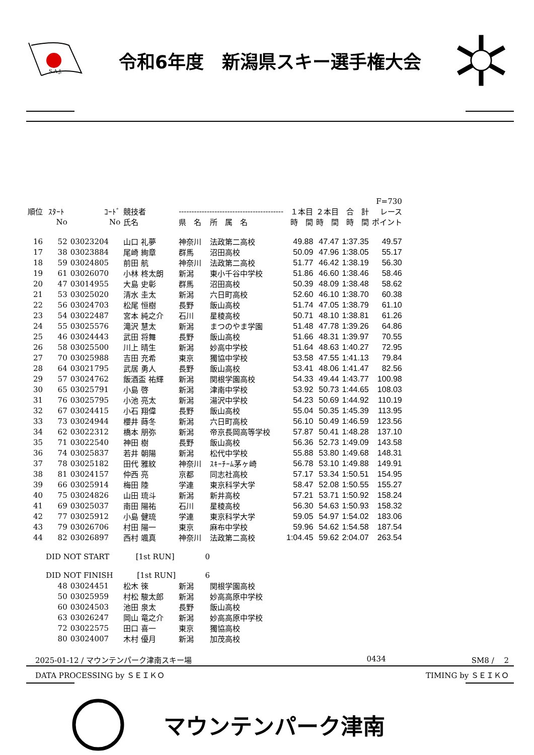S.A.J.
令和6年度　新潟県スキー選手権大会
| | | | | | | | | | F=730 |
| --- | --- | --- | --- | --- | --- | --- | --- | --- | --- |
| 順位 | ｽﾀｰﾄ | ｺｰﾄﾞ | 競技者 | ----------------------------------------- | | １本目 | ２本目 | 合 計 | レース |
| | No | No | 氏名 | 県 名 | 所 属 名 | 時 間 | 時 間 | 時 間 | ポイント |
| 16 | 52 | 03023204 | 山口 礼夢 | 神奈川 | 法政第二高校 | 49.88 | 47.47 | 1:37.35 | 49.57 |
| 17 | 38 | 03023884 | 尾崎 絢章 | 群馬 | 沼田高校 | 50.09 | 47.96 | 1:38.05 | 55.17 |
| 18 | 59 | 03024805 | 前田 航 | 神奈川 | 法政第二高校 | 51.77 | 46.42 | 1:38.19 | 56.30 |
| 19 | 61 | 03026070 | 小林 柊太朗 | 新潟 | 東小千谷中学校 | 51.86 | 46.60 | 1:38.46 | 58.46 |
| 20 | 47 | 03014955 | 大島 史彰 | 群馬 | 沼田高校 | 50.39 | 48.09 | 1:38.48 | 58.62 |
| 21 | 53 | 03025020 | 清水 圭太 | 新潟 | 六日町高校 | 52.60 | 46.10 | 1:38.70 | 60.38 |
| 22 | 56 | 03024703 | 松尾 恒樹 | 長野 | 飯山高校 | 51.74 | 47.05 | 1:38.79 | 61.10 |
| 23 | 54 | 03022487 | 宮本 純之介 | 石川 | 星稜高校 | 50.71 | 48.10 | 1:38.81 | 61.26 |
| 24 | 55 | 03025576 | 滝沢 慧太 | 新潟 | まつのやま学園 | 51.48 | 47.78 | 1:39.26 | 64.86 |
| 25 | 46 | 03024443 | 武田 将舞 | 長野 | 飯山高校 | 51.66 | 48.31 | 1:39.97 | 70.55 |
| 26 | 58 | 03025500 | 川上 晴生 | 新潟 | 妙高中学校 | 51.64 | 48.63 | 1:40.27 | 72.95 |
| 27 | 70 | 03025988 | 吉田 充希 | 東京 | 獨協中学校 | 53.58 | 47.55 | 1:41.13 | 79.84 |
| 28 | 64 | 03021795 | 武居 勇人 | 長野 | 飯山高校 | 53.41 | 48.06 | 1:41.47 | 82.56 |
| 29 | 57 | 03024762 | 飯酒盃 祐輝 | 新潟 | 関根学園高校 | 54.33 | 49.44 | 1:43.77 | 100.98 |
| 30 | 65 | 03025791 | 小島 啓 | 新潟 | 津南中学校 | 53.92 | 50.73 | 1:44.65 | 108.03 |
| 31 | 76 | 03025795 | 小池 亮太 | 新潟 | 湯沢中学校 | 54.23 | 50.69 | 1:44.92 | 110.19 |
| 32 | 67 | 03024415 | 小石 翔偉 | 長野 | 飯山高校 | 55.04 | 50.35 | 1:45.39 | 113.95 |
| 33 | 73 | 03024944 | 櫻井 蒔冬 | 新潟 | 六日町高校 | 56.10 | 50.49 | 1:46.59 | 123.56 |
| 34 | 62 | 03022312 | 橋本 朋弥 | 新潟 | 帝京長岡高等学校 | 57.87 | 50.41 | 1:48.28 | 137.10 |
| 35 | 71 | 03022540 | 神田 樹 | 長野 | 飯山高校 | 56.36 | 52.73 | 1:49.09 | 143.58 |
| 36 | 74 | 03025837 | 若井 朝陽 | 新潟 | 松代中学校 | 55.88 | 53.80 | 1:49.68 | 148.31 |
| 37 | 78 | 03025182 | 田代 雅紋 | 神奈川 | ｽｷｰﾁｰﾑ茅ヶ崎 | 56.78 | 53.10 | 1:49.88 | 149.91 |
| 38 | 81 | 03024157 | 仲西 亮 | 京都 | 同志社高校 | 57.17 | 53.34 | 1:50.51 | 154.95 |
| 39 | 66 | 03025914 | 梅田 陸 | 学連 | 東京科学大学 | 58.47 | 52.08 | 1:50.55 | 155.27 |
| 40 | 75 | 03024826 | 山田 琉斗 | 新潟 | 新井高校 | 57.21 | 53.71 | 1:50.92 | 158.24 |
| 41 | 69 | 03025037 | 南田 陽祐 | 石川 | 星稜高校 | 56.30 | 54.63 | 1:50.93 | 158.32 |
| 42 | 77 | 03025912 | 小島 健琉 | 学連 | 東京科学大学 | 59.05 | 54.97 | 1:54.02 | 183.06 |
| 43 | 79 | 03026706 | 村田 陽一 | 東京 | 麻布中学校 | 59.96 | 54.62 | 1:54.58 | 187.54 |
| 44 | 82 | 03026897 | 西村 颯真 | 神奈川 | 法政第二高校 | 1:04.45 | 59.62 | 2:04.07 | 263.54 |
| | DID NOT START [1st RUN] | | | 0 | | | | | |
| | DID NOT FINISH [1st RUN] | | | 6 | | | | | |
| | 48 | 03024451 | 松木 徠 | 新潟 | 関根学園高校 | | | | |
| | 50 | 03025959 | 村松 駿太郎 | 新潟 | 妙高高原中学校 | | | | |
| | 60 | 03024503 | 池田 泉太 | 長野 | 飯山高校 | | | | |
| | 63 | 03026247 | 岡山 竜之介 | 新潟 | 妙高高原中学校 | | | | |
| | 72 | 03022575 | 田口 喜一 | 東京 | 獨協高校 | | | | |
| | 80 | 03024007 | 木村 優月 | 新潟 | 加茂高校 | | | | |
2025-01-12 / マウンテンパーク津南スキー場 0434 SM8 /　 2
DATA PROCESSING by ＳＥＩＫＯ TIMING by ＳＥＩＫＯ
マウンテンパーク津南